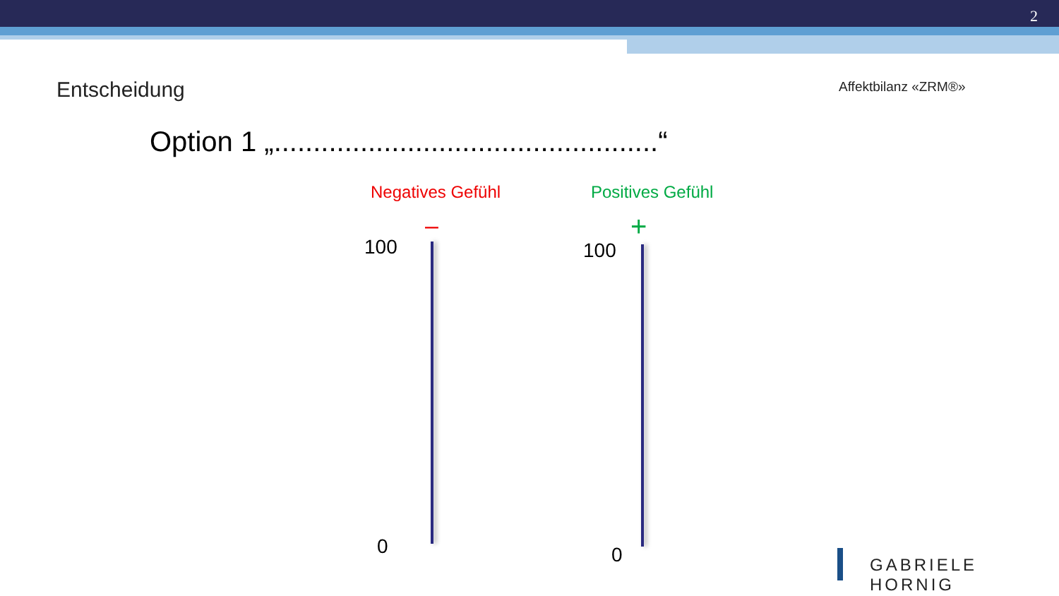2
Entscheidung Affektbilanz «ZRM®»
Option 1 „.................................................“
Negatives Gefühl Positives Gefühl
– +
100 100
0 0 GABRIELE HORNIG